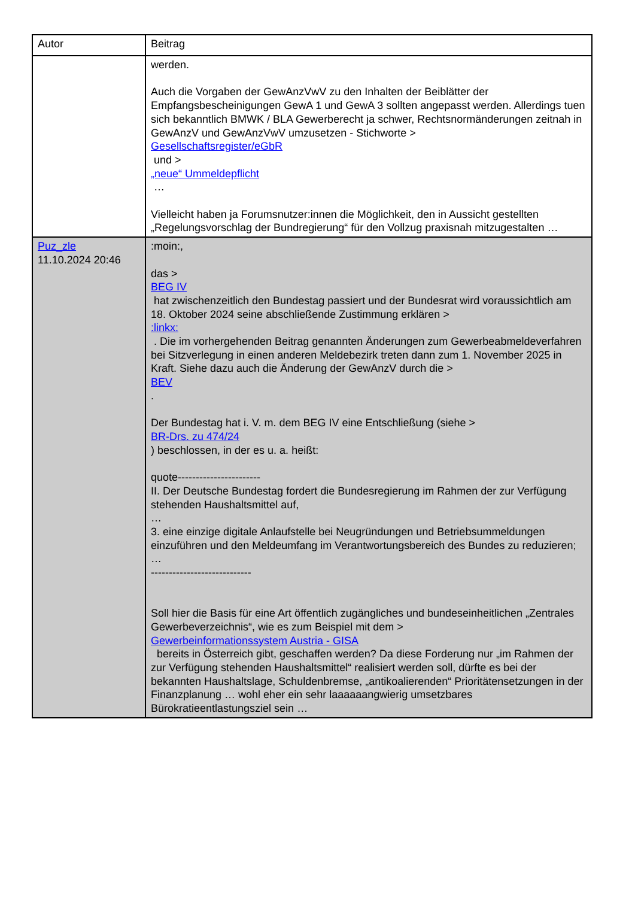| Autor | Beitrag |
| --- | --- |
| | werden. Auch die Vorgaben der GewAnzVwV zu den Inhalten der Beiblätter der Empfangsbescheinigungen GewA 1 und GewA 3 sollten angepasst werden. Allerdings tuen sich bekanntlich BMWK / BLA Gewerberecht ja schwer, Rechtsnormänderungen zeitnah in GewAnzV und GewAnzVwV umzusetzen - Stichworte > Gesellschaftsregister/eGbR und > „neue“ Ummeldepflicht … Vielleicht haben ja Forumsnutzer:innen die Möglichkeit, den in Aussicht gestellten „Regelungsvorschlag der Bundregierung“ für den Vollzug praxisnah mitzugestalten … |
| Puz_zle 11.10.2024 20:46 | :moin:, das > BEG IV hat zwischenzeitlich den Bundestag passiert und der Bundesrat wird voraussichtlich am 18. Oktober 2024 seine abschließende Zustimmung erklären > :linkx: . Die im vorhergehenden Beitrag genannten Änderungen zum Gewerbeabmeldeverfahren bei Sitzverlegung in einen anderen Meldebezirk treten dann zum 1. November 2025 in Kraft. Siehe dazu auch die Änderung der GewAnzV durch die > BEV . Der Bundestag hat i. V. m. dem BEG IV eine Entschließung (siehe > BR-Drs. zu 474/24 ) beschlossen, in der es u. a. heißt: quote----------------------- II. Der Deutsche Bundestag fordert die Bundesregierung im Rahmen der zur Verfügung stehenden Haushaltsmittel auf, … 3. eine einzige digitale Anlaufstelle bei Neugründungen und Betriebsummeldungen einzuführen und den Meldeumfang im Verantwortungsbereich des Bundes zu reduzieren; … ---------------------------- Soll hier die Basis für eine Art öffentlich zugängliches und bundeseinheitlichen „Zentrales Gewerbeverzeichnis“, wie es zum Beispiel mit dem > Gewerbeinformationssystem Austria - GISA bereits in Österreich gibt, geschaffen werden? Da diese Forderung nur „im Rahmen der zur Verfügung stehenden Haushaltsmittel“ realisiert werden soll, dürfte es bei der bekannten Haushaltslage, Schuldenbremse, „antikoalierenden“ Prioritätensetzungen in der Finanzplanung … wohl eher ein sehr laaaaaangwierig umsetzbares Bürokratieentlastungsziel sein … |